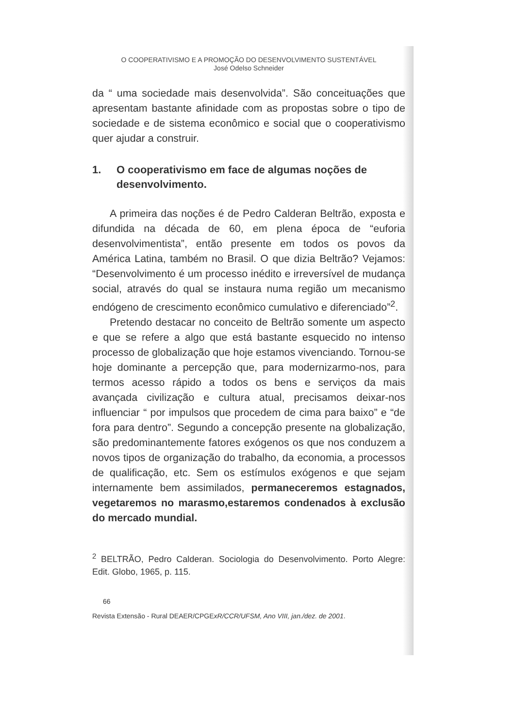O COOPERATIVISMO E A PROMOÇÃO DO DESENVOLVIMENTO SUSTENTÁVEL
José Odelso Schneider
da “ uma sociedade mais desenvolvida”. São conceituações que apresentam bastante afinidade com as propostas sobre o tipo de sociedade e de sistema econômico e social que o cooperativismo quer ajudar a construir.
1. O cooperativismo em face de algumas noções de desenvolvimento.
A primeira das noções é de Pedro Calderan Beltrão, exposta e difundida na década de 60, em plena época de “euforia desenvolvimentista”, então presente em todos os povos da América Latina, também no Brasil. O que dizia Beltrão? Vejamos: “Desenvolvimento é um processo inédito e irreversível de mudança social, através do qual se instaura numa região um mecanismo endógeno de crescimento econômico cumulativo e diferenciado”<sup>2</sup>.
Pretendo destacar no conceito de Beltrão somente um aspecto e que se refere a algo que está bastante esquecido no intenso processo de globalização que hoje estamos vivenciando. Tornou-se hoje dominante a percepção que, para modernizarmo-nos, para termos acesso rápido a todos os bens e serviços da mais avançada civilização e cultura atual, precisamos deixar-nos influenciar “ por impulsos que procedem de cima para baixo” e “de fora para dentro”. Segundo a concepção presente na globalização, são predominantemente fatores exógenos os que nos conduzem a novos tipos de organização do trabalho, da economia, a processos de qualificação, etc. Sem os estímulos exógenos e que sejam internamente bem assimilados, permaneceremos estagnados, vegetaremos no marasmo,estaremos condenados à exclusão do mercado mundial.
<sup>2</sup> BELTRÃO, Pedro Calderan. Sociologia do Desenvolvimento. Porto Alegre: Edit. Globo, 1965, p. 115.
66
Revista Extensão - Rural DEAER/CPGExR/CCR/UFSM, Ano VIII, jan./dez. de 2001.